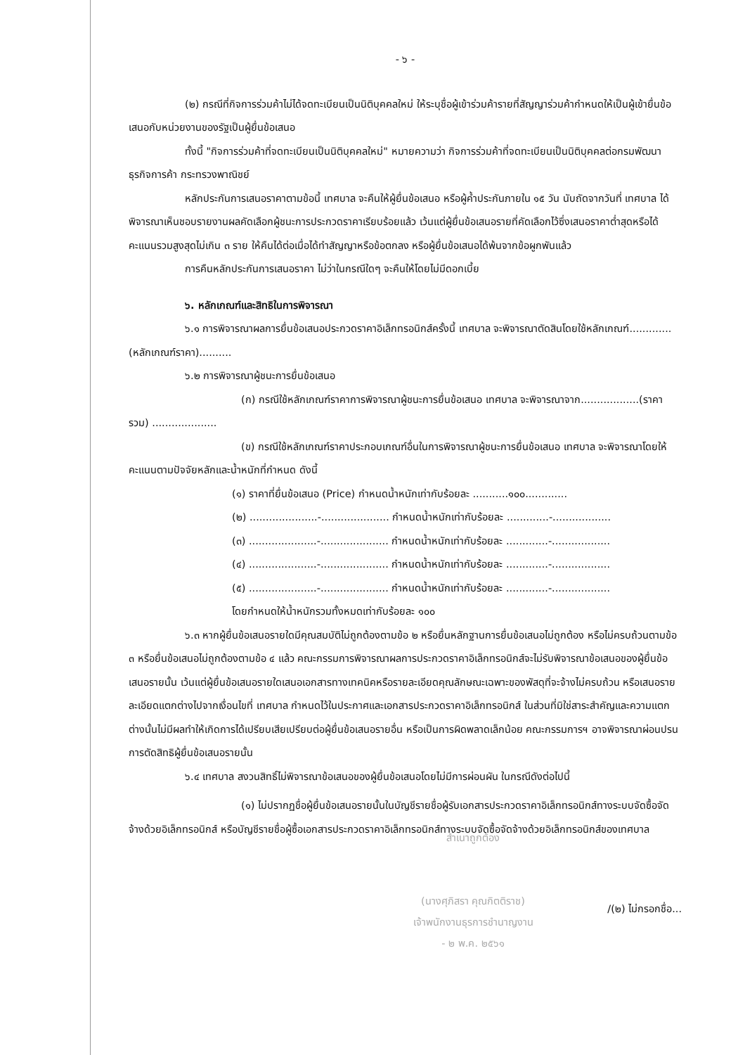- ๖ -
(๒) กรณีที่กิจการร่วมค้าไม่ได้จดทะเบียนเป็นนิติบุคคลใหม่ ให้ระบุชื่อผู้เข้าร่วมค้ารายที่สัญญาร่วมค้ากำหนดให้เป็นผู้เข้ายื่นข้อเสนอกับหน่วยงานของรัฐเป็นผู้ยื่นข้อเสนอ
ทั้งนี้ "กิจการร่วมค้าที่จดทะเบียนเป็นนิติบุคคลใหม่" หมายความว่า กิจการร่วมค้าที่จดทะเบียนเป็นนิติบุคคลต่อกรมพัฒนาธุรกิจการค้า กระทรวงพาณิชย์
หลักประกันการเสนอราคาตามข้อนี้ เทศบาล จะคืนให้ผู้ยื่นข้อเสนอ หรือผู้ค้ำประกันภายใน ๑๕ วัน นับถัดจากวันที่ เทศบาล ได้พิจารณาเห็นชอบรายงานผลคัดเลือกผู้ชนะการประกวดราคาเรียบร้อยแล้ว เว้นแต่ผู้ยื่นข้อเสนอรายที่คัดเลือกไว้ซึ่งเสนอราคาต่ำสุดหรือได้คะแนนรวมสูงสุดไม่เกิน ๓ ราย ให้คืนได้ต่อเมื่อได้ทำสัญญาหรือข้อตกลง หรือผู้ยื่นข้อเสนอได้พ้นจากข้อผูกพันแล้ว
การคืนหลักประกันการเสนอราคา ไม่ว่าในกรณีใดๆ จะคืนให้โดยไม่มีดอกเบี้ย
๖. หลักเกณฑ์และสิทธิในการพิจารณา
๖.๑ การพิจารณาผลการยื่นข้อเสนอประกวดราคาอิเล็กทรอนิกส์ครั้งนี้ เทศบาล จะพิจารณาตัดสินโดยใช้หลักเกณฑ์.............(หลักเกณฑ์ราคา)..........
๖.๒ การพิจารณาผู้ชนะการยื่นข้อเสนอ
(ก) กรณีใช้หลักเกณฑ์ราคาการพิจารณาผู้ชนะการยื่นข้อเสนอ เทศบาล จะพิจารณาจาก..................(ราคารวม) ....................
(ข) กรณีใช้หลักเกณฑ์ราคาประกอบเกณฑ์อื่นในการพิจารณาผู้ชนะการยื่นข้อเสนอ เทศบาล จะพิจารณาโดยให้คะแนนตามปัจจัยหลักและน้ำหนักที่กำหนด ดังนี้
(๑) ราคาที่ยื่นข้อเสนอ (Price) กำหนดน้ำหนักเท่ากับร้อยละ ...........๑๐๐.............
(๒) .....................-..................... กำหนดน้ำหนักเท่ากับร้อยละ .............-..................
(๓) .....................-..................... กำหนดน้ำหนักเท่ากับร้อยละ .............-..................
(๔) .....................-..................... กำหนดน้ำหนักเท่ากับร้อยละ .............-..................
(๕) .....................-..................... กำหนดน้ำหนักเท่ากับร้อยละ .............-..................
โดยกำหนดให้น้ำหนักรวมทั้งหมดเท่ากับร้อยละ ๑๐๐
๖.๓ หากผู้ยื่นข้อเสนอรายใดมีคุณสมบัติไม่ถูกต้องตามข้อ ๒ หรือยื่นหลักฐานการยื่นข้อเสนอไม่ถูกต้อง หรือไม่ครบถ้วนตามข้อ ๓ หรือยื่นข้อเสนอไม่ถูกต้องตามข้อ ๔ แล้ว คณะกรรมการพิจารณาผลการประกวดราคาอิเล็กทรอนิกส์จะไม่รับพิจารณาข้อเสนอของผู้ยื่นข้อเสนอรายนั้น เว้นแต่ผู้ยื่นข้อเสนอรายใดเสนอเอกสารทางเทคนิคหรือรายละเอียดคุณลักษณะเฉพาะของพัสดุที่จะจ้างไม่ครบถ้วน หรือเสนอรายละเอียดแตกต่างไปจากเงื่อนไขที่ เทศบาล กำหนดไว้ในประกาศและเอกสารประกวดราคาอิเล็กทรอนิกส์ ในส่วนที่มิใช่สาระสำคัญและความแตกต่างนั้นไม่มีผลทำให้เกิดการได้เปรียบเสียเปรียบต่อผู้ยื่นข้อเสนอรายอื่น หรือเป็นการผิดพลาดเล็กน้อย คณะกรรมการฯ อาจพิจารณาผ่อนปรนการตัดสิทธิผู้ยื่นข้อเสนอรายนั้น
๖.๔ เทศบาล สงวนสิทธิ์ไม่พิจารณาข้อเสนอของผู้ยื่นข้อเสนอโดยไม่มีการผ่อนผัน ในกรณีดังต่อไปนี้
(๑) ไม่ปรากฏชื่อผู้ยื่นข้อเสนอรายนั้นในบัญชีรายชื่อผู้รับเอกสารประกวดราคาอิเล็กทรอนิกส์ทางระบบจัดซื้อจัดจ้างด้วยอิเล็กทรอนิกส์ หรือบัญชีรายชื่อผู้ซื้อเอกสารประกวดราคาอิเล็กทรอนิกส์ทางระบบจัดซื้อจัดจ้างด้วยอิเล็กทรอนิกส์ของเทศบาล
สำเนาถูกต้อง
(นางศุภิสรา คุณกิตติราช)
เจ้าพนักงานธุรการชำนาญงาน
- ๒ พ.ค. ๒๕๖๑
/(๒) ไม่กรอกชื่อ...